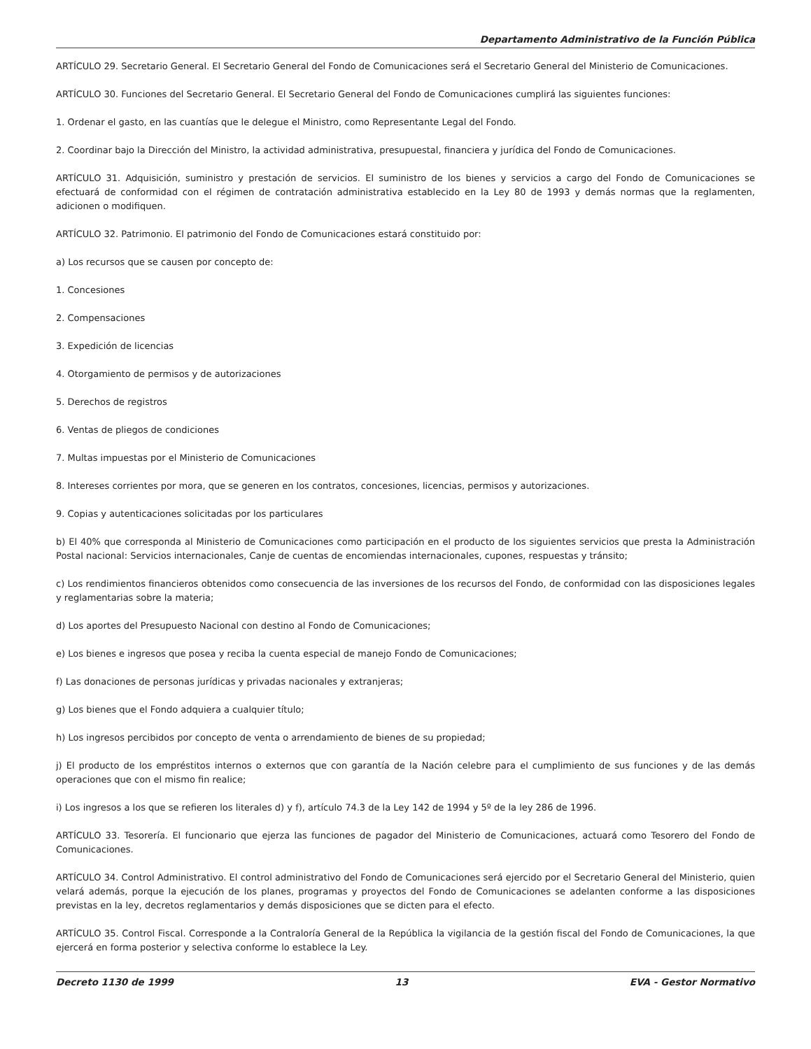Departamento Administrativo de la Función Pública
ARTÍCULO 29. Secretario General. El Secretario General del Fondo de Comunicaciones será el Secretario General del Ministerio de Comunicaciones.
ARTÍCULO 30. Funciones del Secretario General. El Secretario General del Fondo de Comunicaciones cumplirá las siguientes funciones:
1. Ordenar el gasto, en las cuantías que le delegue el Ministro, como Representante Legal del Fondo.
2. Coordinar bajo la Dirección del Ministro, la actividad administrativa, presupuestal, financiera y jurídica del Fondo de Comunicaciones.
ARTÍCULO 31. Adquisición, suministro y prestación de servicios. El suministro de los bienes y servicios a cargo del Fondo de Comunicaciones se efectuará de conformidad con el régimen de contratación administrativa establecido en la Ley 80 de 1993 y demás normas que la reglamenten, adicionen o modifiquen.
ARTÍCULO 32. Patrimonio. El patrimonio del Fondo de Comunicaciones estará constituido por:
a) Los recursos que se causen por concepto de:
1. Concesiones
2. Compensaciones
3. Expedición de licencias
4. Otorgamiento de permisos y de autorizaciones
5. Derechos de registros
6. Ventas de pliegos de condiciones
7. Multas impuestas por el Ministerio de Comunicaciones
8. Intereses corrientes por mora, que se generen en los contratos, concesiones, licencias, permisos y autorizaciones.
9. Copias y autenticaciones solicitadas por los particulares
b) El 40% que corresponda al Ministerio de Comunicaciones como participación en el producto de los siguientes servicios que presta la Administración Postal nacional: Servicios internacionales, Canje de cuentas de encomiendas internacionales, cupones, respuestas y tránsito;
c) Los rendimientos financieros obtenidos como consecuencia de las inversiones de los recursos del Fondo, de conformidad con las disposiciones legales y reglamentarias sobre la materia;
d) Los aportes del Presupuesto Nacional con destino al Fondo de Comunicaciones;
e) Los bienes e ingresos que posea y reciba la cuenta especial de manejo Fondo de Comunicaciones;
f) Las donaciones de personas jurídicas y privadas nacionales y extranjeras;
g) Los bienes que el Fondo adquiera a cualquier título;
h) Los ingresos percibidos por concepto de venta o arrendamiento de bienes de su propiedad;
j) El producto de los empréstitos internos o externos que con garantía de la Nación celebre para el cumplimiento de sus funciones y de las demás operaciones que con el mismo fin realice;
i) Los ingresos a los que se refieren los literales d) y f), artículo 74.3 de la Ley 142 de 1994 y 5º de la ley 286 de 1996.
ARTÍCULO 33. Tesorería. El funcionario que ejerza las funciones de pagador del Ministerio de Comunicaciones, actuará como Tesorero del Fondo de Comunicaciones.
ARTÍCULO 34. Control Administrativo. El control administrativo del Fondo de Comunicaciones será ejercido por el Secretario General del Ministerio, quien velará además, porque la ejecución de los planes, programas y proyectos del Fondo de Comunicaciones se adelanten conforme a las disposiciones previstas en la ley, decretos reglamentarios y demás disposiciones que se dicten para el efecto.
ARTÍCULO 35. Control Fiscal. Corresponde a la Contraloría General de la República la vigilancia de la gestión fiscal del Fondo de Comunicaciones, la que ejercerá en forma posterior y selectiva conforme lo establece la Ley.
Decreto 1130 de 1999 13 EVA - Gestor Normativo